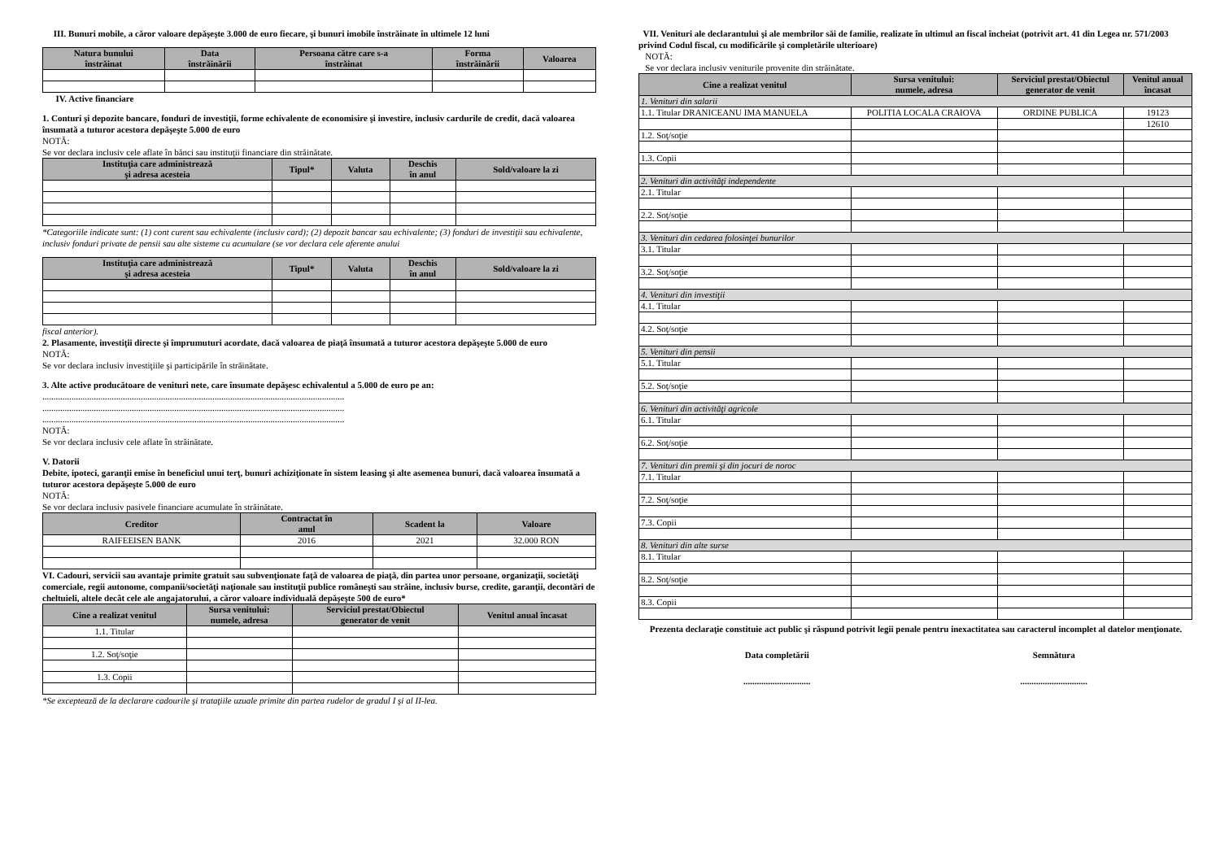III. Bunuri mobile, a căror valoare depăşeşte 3.000 de euro fiecare, şi bunuri imobile înstrăinate în ultimele 12 luni
| Natura bunului înstrăinat | Data înstrăinării | Persoana către care s-a înstrăinat | Forma înstrăinării | Valoarea |
| --- | --- | --- | --- | --- |
IV. Active financiare
1. Conturi şi depozite bancare, fonduri de investiţii, forme echivalente de economisire şi investire, inclusiv cardurile de credit, dacă valoarea însumată a tuturor acestora depăşeşte 5.000 de euro
NOTĂ:
Se vor declara inclusiv cele aflate în bănci sau instituţii financiare din străinătate.
| Instituţia care administrează şi adresa acesteia | Tipul* | Valuta | Deschis în anul | Sold/valoare la zi |
| --- | --- | --- | --- | --- |
*Categoriile indicate sunt: (1) cont curent sau echivalente (inclusiv card); (2) depozit bancar sau echivalente; (3) fonduri de investiţii sau echivalente, inclusiv fonduri private de pensii sau alte sisteme cu acumulare (se vor declara cele aferente anului
| Instituţia care administrează şi adresa acesteia | Tipul* | Valuta | Deschis în anul | Sold/valoare la zi |
| --- | --- | --- | --- | --- |
fiscal anterior).
2. Plasamente, investiţii directe şi împrumuturi acordate, dacă valoarea de piaţă însumată a tuturor acestora depăşeşte 5.000 de euro
NOTĂ:
Se vor declara inclusiv investiţiile şi participările în străinătate.
3. Alte active producătoare de venituri nete, care însumate depăşesc echivalentul a 5.000 de euro pe an:
.......................................................................................................................................
.......................................................................................................................................
.......................................................................................................................................
NOTĂ:
Se vor declara inclusiv cele aflate în străinătate.
V. Datorii
Debite, ipoteci, garanţii emise în beneficiul unui terţ, bunuri achiziţionate în sistem leasing şi alte asemenea bunuri, dacă valoarea însumată a tuturor acestora depăşeşte 5.000 de euro
NOTĂ:
Se vor declara inclusiv pasivele financiare acumulate în străinătate.
| Creditor | Contractat în anul | Scadent la | Valoare |
| --- | --- | --- | --- |
| RAIFEEISEN BANK | 2016 | 2021 | 32.000 RON |
VI. Cadouri, servicii sau avantaje primite gratuit sau subvenţionate faţă de valoarea de piaţă, din partea unor persoane, organizaţii, societăţi comerciale, regii autonome, companii/societăţi naţionale sau instituţii publice româneşti sau străine, inclusiv burse, credite, garanţii, decontări de cheltuieli, altele decât cele ale angajatorului, a căror valoare individuală depăşeşte 500 de euro*
| Cine a realizat venitul | Sursa venitului: numele, adresa | Serviciul prestat/Obiectul generator de venit | Venitul anual încasat |
| --- | --- | --- | --- |
| 1.1. Titular | | | |
| 1.2. Soţ/soţie | | | |
| 1.3. Copii | | | |
*Se exceptează de la declarare cadourile şi trataţiile uzuale primite din partea rudelor de gradul I şi al II-lea.
VII. Venituri ale declarantului şi ale membrilor săi de familie, realizate în ultimul an fiscal încheiat (potrivit art. 41 din Legea nr. 571/2003 privind Codul fiscal, cu modificările şi completările ulterioare)
NOTĂ:
Se vor declara inclusiv veniturile provenite din străinătate.
| Cine a realizat venitul | Sursa venitului: numele, adresa | Serviciul prestat/Obiectul generator de venit | Venitul anual încasat |
| --- | --- | --- | --- |
| 1. Venituri din salarii | | | |
| 1.1. Titular DRANICEANU IMA MANUELA | POLITIA LOCALA CRAIOVA | ORDINE PUBLICA | 19123 |
| | | | 12610 |
| 1.2. Soţ/soţie | | | |
| 1.3. Copii | | | |
| 2. Venituri din activităţi independente | | | |
| 2.1. Titular | | | |
| 2.2. Soţ/soţie | | | |
| 3. Venituri din cedarea folosinţei bunurilor | | | |
| 3.1. Titular | | | |
| 3.2. Soţ/soţie | | | |
| 4. Venituri din investiţii | | | |
| 4.1. Titular | | | |
| 4.2. Soţ/soţie | | | |
| 5. Venituri din pensii | | | |
| 5.1. Titular | | | |
| 5.2. Soţ/soţie | | | |
| 6. Venituri din activităţi agricole | | | |
| 6.1. Titular | | | |
| 6.2. Soţ/soţie | | | |
| 7. Venituri din premii şi din jocuri de noroc | | | |
| 7.1. Titular | | | |
| 7.2. Soţ/soţie | | | |
| 7.3. Copii | | | |
| 8. Venituri din alte surse | | | |
| 8.1. Titular | | | |
| 8.2. Soţ/soţie | | | |
| 8.3. Copii | | | |
Prezenta declaraţie constituie act public şi răspund potrivit legii penale pentru inexactitatea sau caracterul incomplet al datelor menţionate.
Data completării
..............................
Semnătura
..............................